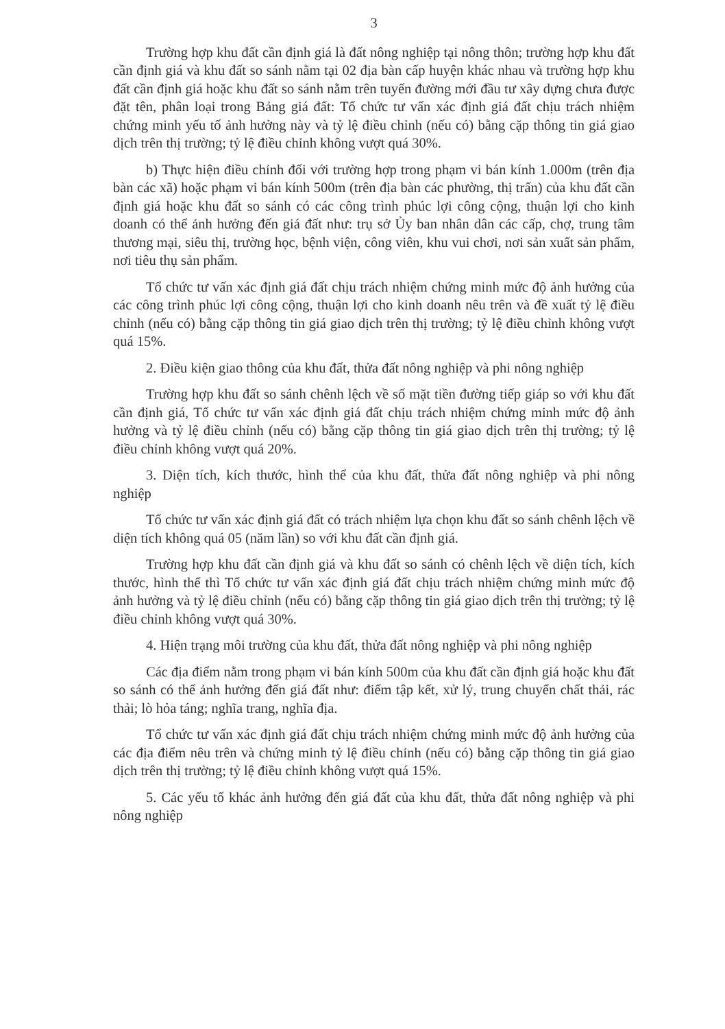3
Trường hợp khu đất cần định giá là đất nông nghiệp tại nông thôn; trường hợp khu đất cần định giá và khu đất so sánh nằm tại 02 địa bàn cấp huyện khác nhau và trường hợp khu đất cần định giá hoặc khu đất so sánh nằm trên tuyến đường mới đầu tư xây dựng chưa được đặt tên, phân loại trong Bảng giá đất: Tổ chức tư vấn xác định giá đất chịu trách nhiệm chứng minh yếu tố ảnh hưởng này và tỷ lệ điều chỉnh (nếu có) bằng cặp thông tin giá giao dịch trên thị trường; tỷ lệ điều chỉnh không vượt quá 30%.
b) Thực hiện điều chỉnh đối với trường hợp trong phạm vi bán kính 1.000m (trên địa bàn các xã) hoặc phạm vi bán kính 500m (trên địa bàn các phường, thị trấn) của khu đất cần định giá hoặc khu đất so sánh có các công trình phúc lợi công cộng, thuận lợi cho kinh doanh có thể ảnh hưởng đến giá đất như: trụ sở Ủy ban nhân dân các cấp, chợ, trung tâm thương mại, siêu thị, trường học, bệnh viện, công viên, khu vui chơi, nơi sản xuất sản phẩm, nơi tiêu thụ sản phẩm.
Tổ chức tư vấn xác định giá đất chịu trách nhiệm chứng minh mức độ ảnh hưởng của các công trình phúc lợi công cộng, thuận lợi cho kinh doanh nêu trên và đề xuất tỷ lệ điều chỉnh (nếu có) bằng cặp thông tin giá giao dịch trên thị trường; tỷ lệ điều chỉnh không vượt quá 15%.
2. Điều kiện giao thông của khu đất, thửa đất nông nghiệp và phi nông nghiệp
Trường hợp khu đất so sánh chênh lệch về số mặt tiền đường tiếp giáp so với khu đất cần định giá, Tổ chức tư vấn xác định giá đất chịu trách nhiệm chứng minh mức độ ảnh hưởng và tỷ lệ điều chỉnh (nếu có) bằng cặp thông tin giá giao dịch trên thị trường; tỷ lệ điều chỉnh không vượt quá 20%.
3. Diện tích, kích thước, hình thể của khu đất, thửa đất nông nghiệp và phi nông nghiệp
Tổ chức tư vấn xác định giá đất có trách nhiệm lựa chọn khu đất so sánh chênh lệch về diện tích không quá 05 (năm lần) so với khu đất cần định giá.
Trường hợp khu đất cần định giá và khu đất so sánh có chênh lệch về diện tích, kích thước, hình thể thì Tổ chức tư vấn xác định giá đất chịu trách nhiệm chứng minh mức độ ảnh hưởng và tỷ lệ điều chỉnh (nếu có) bằng cặp thông tin giá giao dịch trên thị trường; tỷ lệ điều chỉnh không vượt quá 30%.
4. Hiện trạng môi trường của khu đất, thửa đất nông nghiệp và phi nông nghiệp
Các địa điểm nằm trong phạm vi bán kính 500m của khu đất cần định giá hoặc khu đất so sánh có thể ảnh hưởng đến giá đất như: điểm tập kết, xử lý, trung chuyển chất thải, rác thải; lò hỏa táng; nghĩa trang, nghĩa địa.
Tổ chức tư vấn xác định giá đất chịu trách nhiệm chứng minh mức độ ảnh hưởng của các địa điểm nêu trên và chứng minh tỷ lệ điều chỉnh (nếu có) bằng cặp thông tin giá giao dịch trên thị trường; tỷ lệ điều chỉnh không vượt quá 15%.
5. Các yếu tố khác ảnh hưởng đến giá đất của khu đất, thửa đất nông nghiệp và phi nông nghiệp